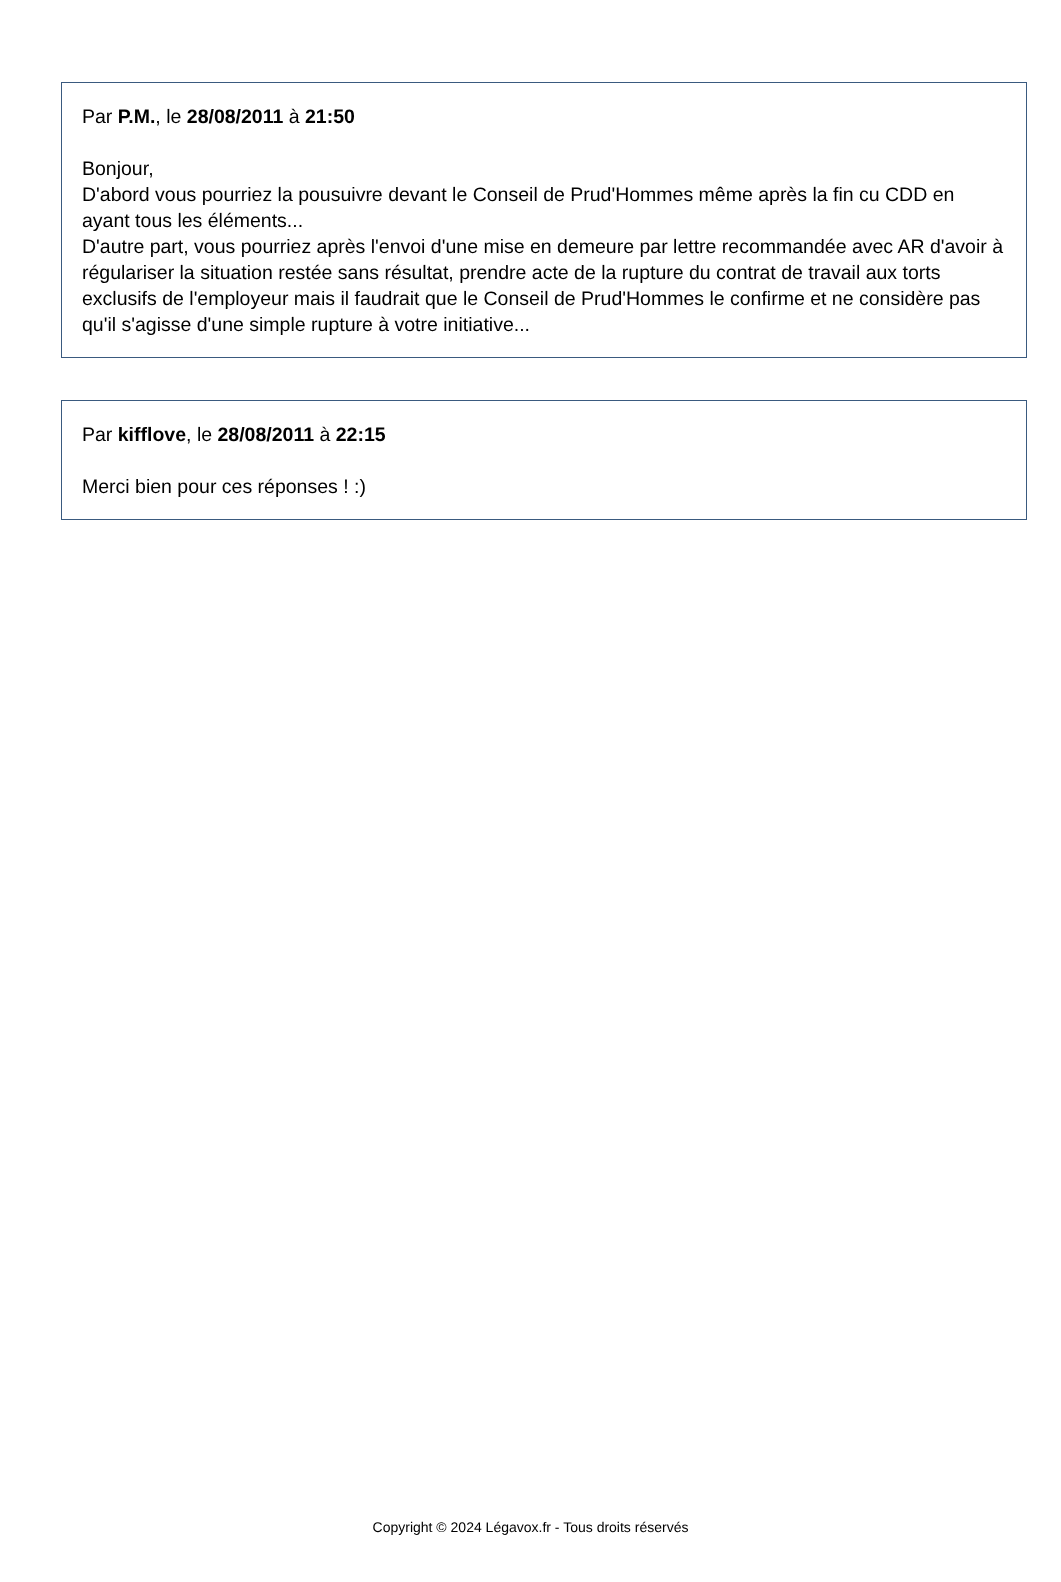Par P.M., le 28/08/2011 à 21:50
Bonjour,
D'abord vous pourriez la pousuivre devant le Conseil de Prud'Hommes même après la fin cu CDD en ayant tous les éléments...
D'autre part, vous pourriez après l'envoi d'une mise en demeure par lettre recommandée avec AR d'avoir à régulariser la situation restée sans résultat, prendre acte de la rupture du contrat de travail aux torts exclusifs de l'employeur mais il faudrait que le Conseil de Prud'Hommes le confirme et ne considère pas qu'il s'agisse d'une simple rupture à votre initiative...
Par kifflove, le 28/08/2011 à 22:15
Merci bien pour ces réponses ! :)
Copyright © 2024 Légavox.fr - Tous droits réservés